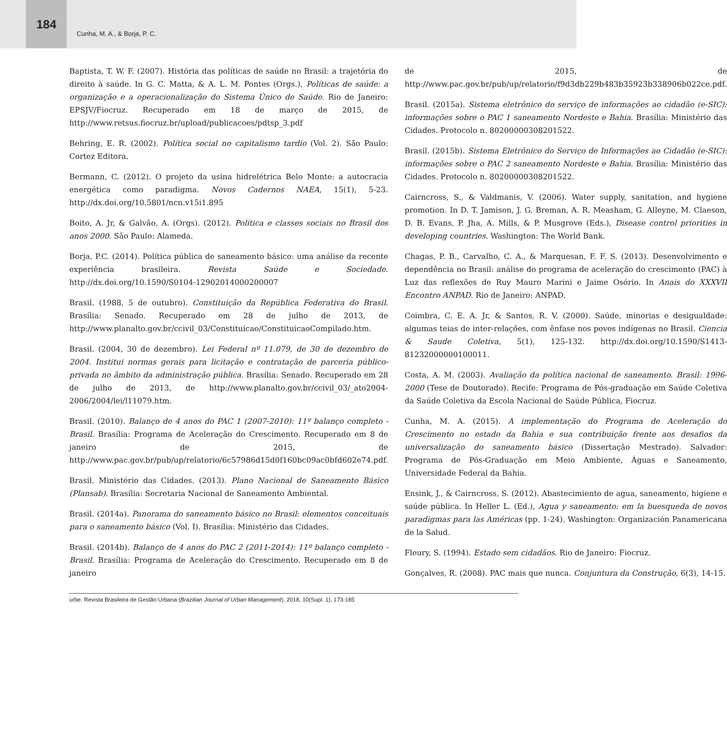184
Cunha, M. A., & Borja, P. C.
Baptista, T. W. F. (2007). História das políticas de saúde no Brasil: a trajetória do direito à saúde. In G. C. Matta, & A. L. M. Pontes (Orgs.), Políticas de saúde: a organização e a operacionalização do Sistema Único de Saúde. Rio de Janeiro: EPSJV/Fiocruz. Recuperado em 18 de março de 2015, de http://www.retsus.fiocruz.br/upload/publicacoes/pdtsp_3.pdf
Behring, E. R. (2002). Política social no capitalismo tardio (Vol. 2). São Paulo: Cortez Editora.
Bermann, C. (2012). O projeto da usina hidrelétrica Belo Monte: a autocracia energética como paradigma. Novos Cadernos NAEA, 15(1), 5-23. http://dx.doi.org/10.5801/ncn.v15i1.895
Boito, A. Jr, & Galvão, A. (Orgs). (2012). Política e classes sociais no Brasil dos anos 2000. São Paulo: Alameda.
Borja, P.C. (2014). Política pública de saneamento básico: uma análise da recente experiência brasileira. Revista Saúde e Sociedade. http://dx.doi.org/10.1590/S0104-12902014000200007
Brasil. (1988, 5 de outubro). Constituição da República Federativa do Brasil. Brasília: Senado. Recuperado em 28 de julho de 2013, de http://www.planalto.gov.br/ccivil_03/Constituicao/ConstituicaoCompilado.htm.
Brasil. (2004, 30 de dezembro). Lei Federal nº 11.079, de 30 de dezembro de 2004. Institui normas gerais para licitação e contratação de parceria público-privada no âmbito da administração pública. Brasília: Senado. Recuperado em 28 de julho de 2013, de http://www.planalto.gov.br/ccivil_03/_ato2004-2006/2004/lei/l11079.htm.
Brasil. (2010). Balanço de 4 anos do PAC 1 (2007-2010): 11º balanço completo - Brasil. Brasília: Programa de Aceleração do Crescimento. Recuperado em 8 de janeiro de 2015, de http://www.pac.gov.br/pub/up/relatorio/6c57986d15d0f160bc09ac0bfd602e74.pdf.
Brasil. Ministério das Cidades. (2013). Plano Nacional de Saneamento Básico (Plansab). Brasília: Secretaria Nacional de Saneamento Ambiental.
Brasil. (2014a). Panorama do saneamento básico no Brasil: elementos conceituais para o saneamento básico (Vol. I). Brasília: Ministério das Cidades.
Brasil. (2014b). Balanço de 4 anos do PAC 2 (2011-2014): 11º balanço completo - Brasil. Brasília: Programa de Aceleração do Crescimento. Recuperado em 8 de janeiro
de 2015, de http://www.pac.gov.br/pub/up/relatorio/f9d3db229b483b35923b338906b022ce.pdf.
Brasil. (2015a). Sistema eletrônico do serviço de informações ao cidadão (e-SIC): informações sobre o PAC 1 saneamento Nordeste e Bahia. Brasília: Ministério das Cidades. Protocolo n. 80200000308201522.
Brasil. (2015b). Sistema Eletrônico do Serviço de Informações ao Cidadão (e-SIC): informações sobre o PAC 2 saneamento Nordeste e Bahia. Brasília: Ministério das Cidades. Protocolo n. 80200000308201522.
Cairncross, S., & Valdmanis, V. (2006). Water supply, sanitation, and hygiene promotion. In D. T. Jamison, J. G. Breman, A. R. Measham, G. Alleyne, M. Claeson, D. B. Evans, P. Jha, A. Mills, & P. Musgrove (Eds.), Disease control priorities in developing countries. Washington: The World Bank.
Chagas, P. B., Carvalho, C. A., & Marquesan, F. F. S. (2013). Desenvolvimento e dependência no Brasil: análise do programa de aceleração do crescimento (PAC) à Luz das reflexões de Ruy Mauro Marini e Jaime Osório. In Anais do XXXVII Encontro ANPAD. Rio de Janeiro: ANPAD.
Coimbra, C. E. A. Jr, & Santos, R. V. (2000). Saúde, minorias e desigualdade: algumas teias de inter-relações, com ênfase nos povos indígenas no Brasil. Ciencia & Saude Coletiva, 5(1), 125-132. http://dx.doi.org/10.1590/S1413-81232000000100011.
Costa, A. M. (2003). Avaliação da política nacional de saneamento. Brasil: 1996-2000 (Tese de Doutorado). Recife: Programa de Pós-graduação em Saúde Coletiva da Saúde Coletiva da Escola Nacional de Saúde Pública, Fiocruz.
Cunha, M. A. (2015). A implementação do Programa de Aceleração do Crescimento no estado da Bahia e sua contribuição frente aos desafios da universalização do saneamento básico (Dissertação Mestrado). Salvador: Programa de Pós-Graduação em Meio Ambiente, Águas e Saneamento, Universidade Federal da Bahia.
Ensink, J., & Cairncross, S. (2012). Abastecimiento de agua, saneamento, higiene e saúde pública. In Heller L. (Ed.), Agua y saneamento: em la buesqueda de novos paradigmas para las Américas (pp. 1-24). Washington: Organización Panamericana de la Salud.
Fleury, S. (1994). Estado sem cidadãos. Rio de Janeiro: Fiocruz.
Gonçalves, R. (2008). PAC mais que nunca. Conjuntura da Construção, 6(3), 14-15.
urbe. Revista Brasileira de Gestão Urbana (Brazilian Journal of Urban Management), 2018, 10(Supl. 1), 173-185